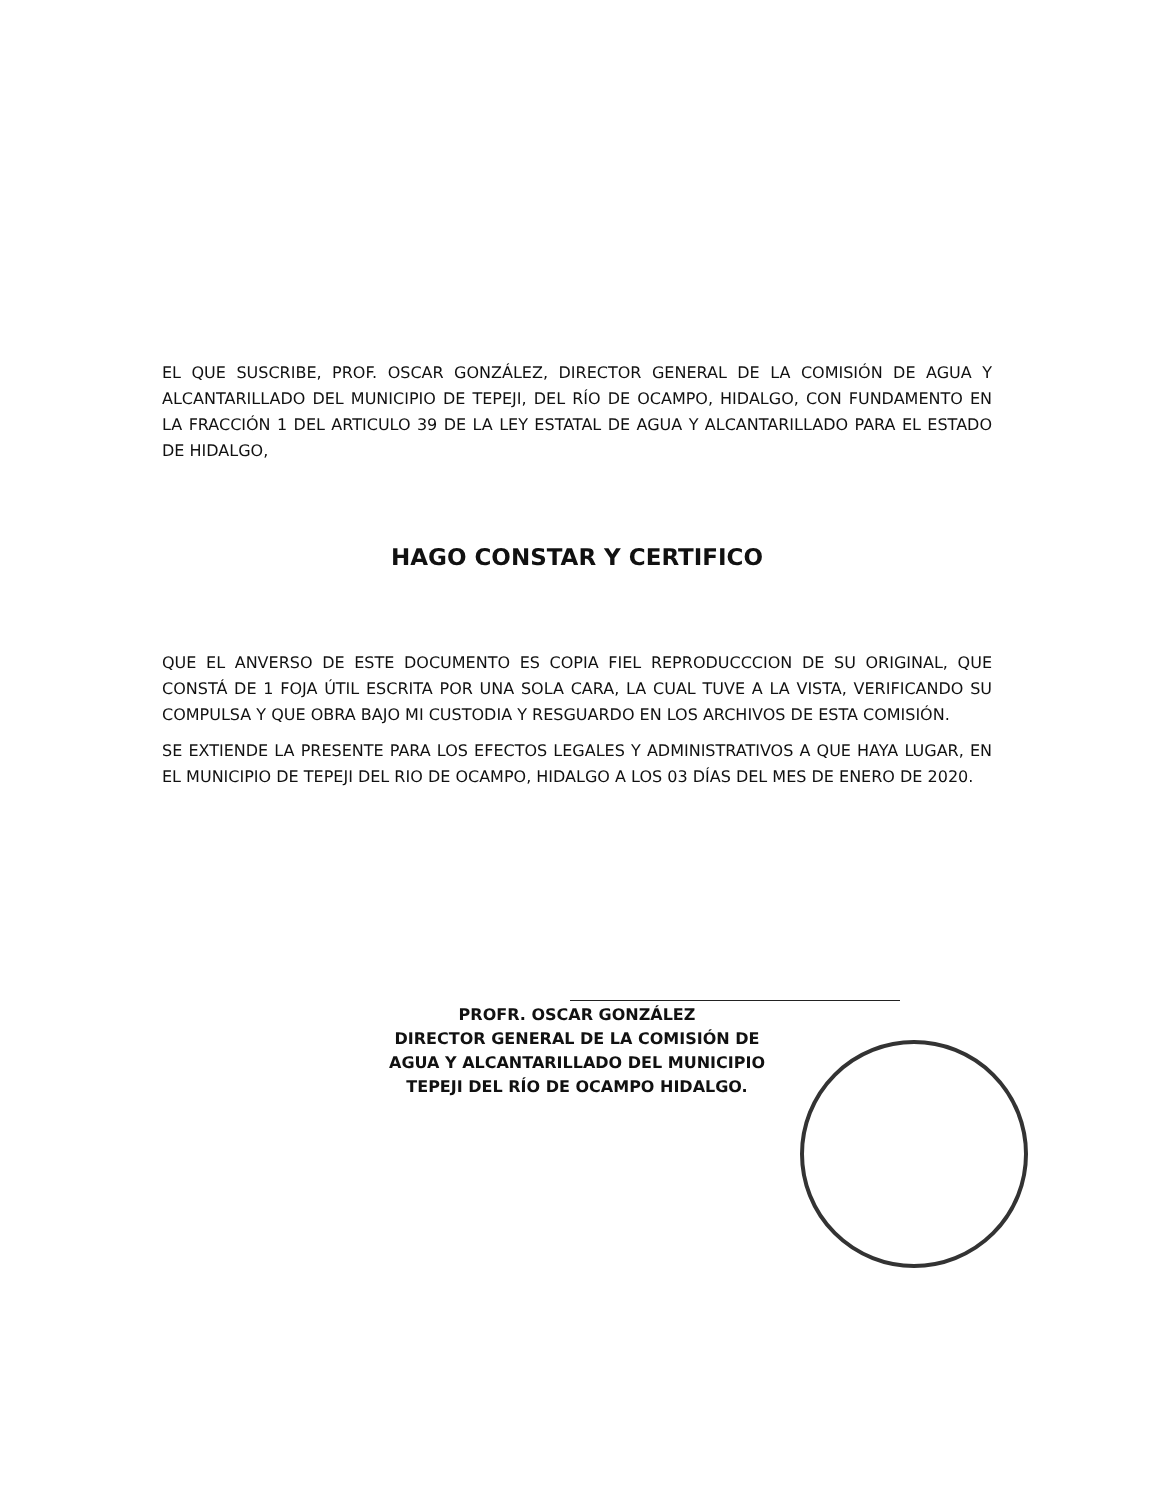EL QUE SUSCRIBE, PROF. OSCAR GONZÁLEZ, DIRECTOR GENERAL DE LA COMISIÓN DE AGUA Y ALCANTARILLADO DEL MUNICIPIO DE TEPEJI, DEL RÍO DE OCAMPO, HIDALGO, CON FUNDAMENTO EN LA FRACCIÓN 1 DEL ARTICULO 39 DE LA LEY ESTATAL DE AGUA Y ALCANTARILLADO PARA EL ESTADO DE HIDALGO,
HAGO CONSTAR Y CERTIFICO
QUE EL ANVERSO DE ESTE DOCUMENTO ES COPIA FIEL REPRODUCCCION DE SU ORIGINAL, QUE CONSTÁ DE 1 FOJA ÚTIL ESCRITA POR UNA SOLA CARA, LA CUAL TUVE A LA VISTA, VERIFICANDO SU COMPULSA Y QUE OBRA BAJO MI CUSTODIA Y RESGUARDO EN LOS ARCHIVOS DE ESTA COMISIÓN.
SE EXTIENDE LA PRESENTE PARA LOS EFECTOS LEGALES Y ADMINISTRATIVOS A QUE HAYA LUGAR, EN EL MUNICIPIO DE TEPEJI DEL RIO DE OCAMPO, HIDALGO A LOS 03 DÍAS DEL MES DE ENERO DE 2020.
PROFR. OSCAR GONZÁLEZ
DIRECTOR GENERAL DE LA COMISIÓN DE
AGUA Y ALCANTARILLADO DEL MUNICIPIO
TEPEJI DEL RÍO DE OCAMPO HIDALGO.